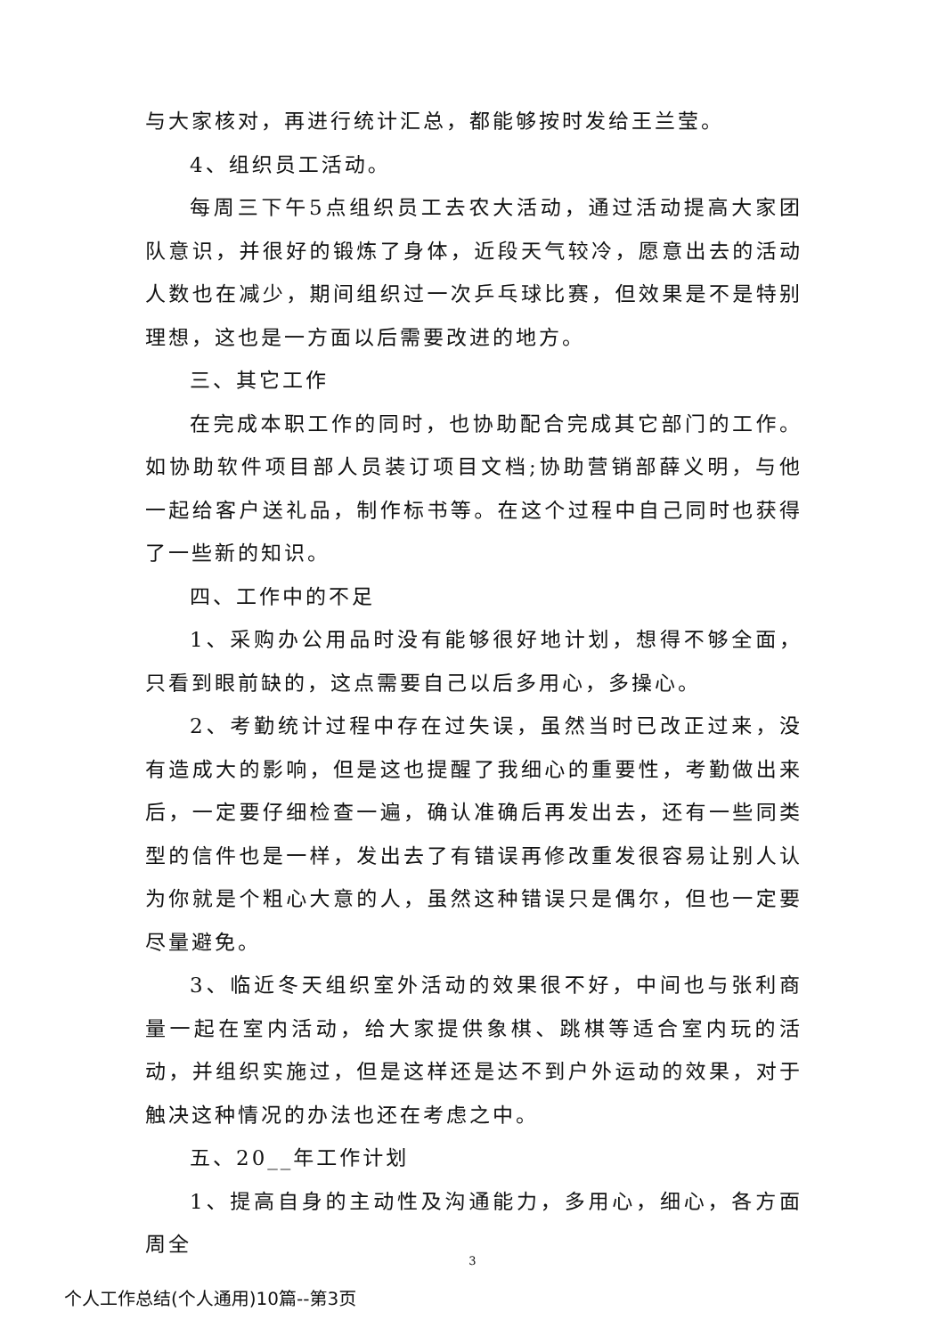与大家核对，再进行统计汇总，都能够按时发给王兰莹。
4、组织员工活动。
每周三下午5点组织员工去农大活动，通过活动提高大家团队意识，并很好的锻炼了身体，近段天气较冷，愿意出去的活动人数也在减少，期间组织过一次乒乓球比赛，但效果是不是特别理想，这也是一方面以后需要改进的地方。
三、其它工作
在完成本职工作的同时，也协助配合完成其它部门的工作。如协助软件项目部人员装订项目文档;协助营销部薛义明，与他一起给客户送礼品，制作标书等。在这个过程中自己同时也获得了一些新的知识。
四、工作中的不足
1、采购办公用品时没有能够很好地计划，想得不够全面，只看到眼前缺的，这点需要自己以后多用心，多操心。
2、考勤统计过程中存在过失误，虽然当时已改正过来，没有造成大的影响，但是这也提醒了我细心的重要性，考勤做出来后，一定要仔细检查一遍，确认准确后再发出去，还有一些同类型的信件也是一样，发出去了有错误再修改重发很容易让别人认为你就是个粗心大意的人，虽然这种错误只是偶尔，但也一定要尽量避免。
3、临近冬天组织室外活动的效果很不好，中间也与张利商量一起在室内活动，给大家提供象棋、跳棋等适合室内玩的活动，并组织实施过，但是这样还是达不到户外运动的效果，对于触决这种情况的办法也还在考虑之中。
五、20__年工作计划
1、提高自身的主动性及沟通能力，多用心，细心，各方面周全
3
个人工作总结(个人通用)10篇--第3页